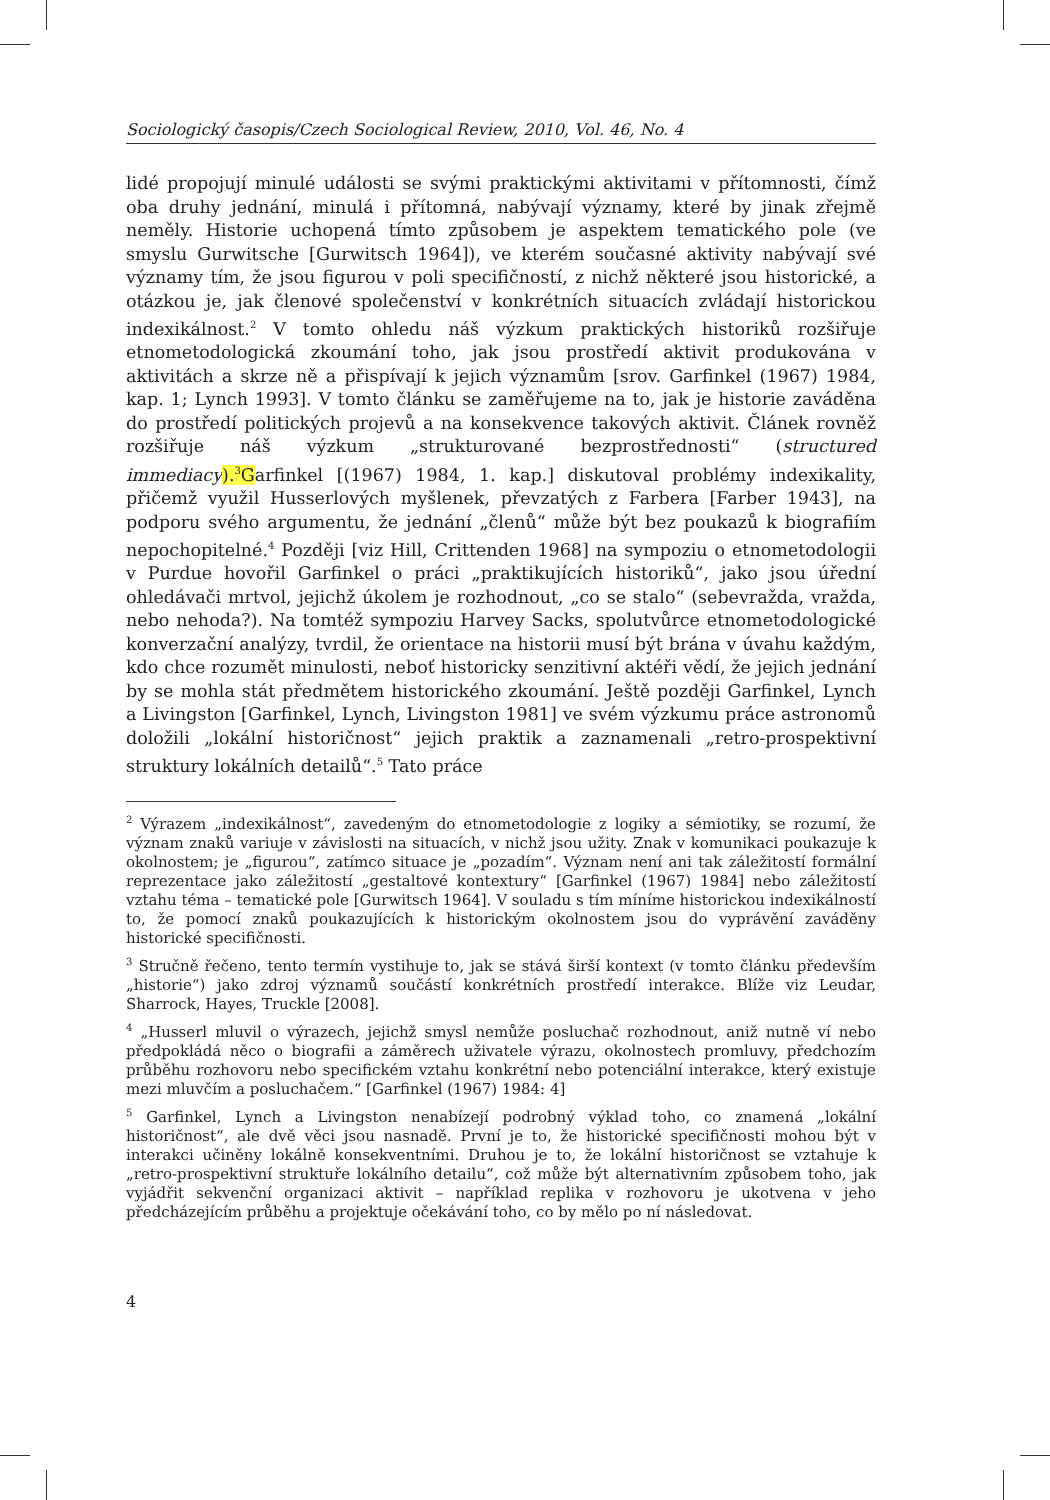Sociologický časopis/Czech Sociological Review, 2010, Vol. 46, No. 4
lidé propojují minulé události se svými praktickými aktivitami v přítomnosti, čímž oba druhy jednání, minulá i přítomná, nabývají významy, které by jinak zřejmě neměly. Historie uchopená tímto způsobem je aspektem tematického pole (ve smyslu Gurwitsche [Gurwitsch 1964]), ve kterém současné aktivity nabývají své významy tím, že jsou figurou v poli specifičností, z nichž některé jsou historické, a otázkou je, jak členové společenství v konkrétních situacích zvládají historickou indexikálnost.<sup>2</sup> V tomto ohledu náš výzkum praktických historiků rozšiřuje etnometodologická zkoumání toho, jak jsou prostředí aktivit produkována v aktivitách a skrze ně a přispívají k jejich významům [srov. Garfinkel (1967) 1984, kap. 1; Lynch 1993]. V tomto článku se zaměřujeme na to, jak je historie zaváděna do prostředí politických projevů a na konsekvence takových aktivit. Článek rovněž rozšiřuje náš výzkum „strukturované bezprostřednosti“ (structured immediacy).<sup>3</sup>Garfinkel [(1967) 1984, 1. kap.] diskutoval problémy indexikality, přičemž využil Husserlových myšlenek, převzatých z Farbera [Farber 1943], na podporu svého argumentu, že jednání „členů“ může být bez poukazů k biografiím nepochopitelné.<sup>4</sup> Později [viz Hill, Crittenden 1968] na sympoziu o etnometodologii v Purdue hovořil Garfinkel o práci „praktikujících historiků“, jako jsou úřední ohledávači mrtvol, jejichž úkolem je rozhodnout, „co se stalo“ (sebevražda, vražda, nebo nehoda?). Na tomtéž sympoziu Harvey Sacks, spolutvůrce etnometodologické konverzační analýzy, tvrdil, že orientace na historii musí být brána v úvahu každým, kdo chce rozumět minulosti, neboť historicky senzitivní aktéři vědí, že jejich jednání by se mohla stát předmětem historického zkoumání. Ještě později Garfinkel, Lynch a Livingston [Garfinkel, Lynch, Livingston 1981] ve svém výzkumu práce astronomů doložili „lokální historičnost“ jejich praktik a zaznamenali „retro-prospektivní struktury lokálních detailů“.<sup>5</sup> Tato práce
<sup>2</sup> Výrazem „indexikálnost“, zavedeným do etnometodologie z logiky a sémiotiky, se rozumí, že význam znaků variuje v závislosti na situacích, v nichž jsou užity. Znak v komunikaci poukazuje k okolnostem; je „figurou“, zatímco situace je „pozadím“. Význam není ani tak záležitostí formální reprezentace jako záležitostí „gestaltové kontextury“ [Garfinkel (1967) 1984] nebo záležitostí vztahu téma – tematické pole [Gurwitsch 1964]. V souladu s tím míníme historickou indexikálností to, že pomocí znaků poukazujících k historickým okolnostem jsou do vyprávění zaváděny historické specifičnosti.
<sup>3</sup> Stručně řečeno, tento termín vystihuje to, jak se stává širší kontext (v tomto článku především „historie“) jako zdroj významů součástí konkrétních prostředí interakce. Blíže viz Leudar, Sharrock, Hayes, Truckle [2008].
<sup>4</sup> „Husserl mluvil o výrazech, jejichž smysl nemůže posluchač rozhodnout, aniž nutně ví nebo předpokládá něco o biografii a záměrech uživatele výrazu, okolnostech promluvy, předchozím průběhu rozhovoru nebo specifickém vztahu konkrétní nebo potenciální interakce, který existuje mezi mluvčím a posluchačem.“ [Garfinkel (1967) 1984: 4]
<sup>5</sup> Garfinkel, Lynch a Livingston nenabízejí podrobný výklad toho, co znamená „lokální historičnost“, ale dvě věci jsou nasnadě. První je to, že historické specifičnosti mohou být v interakci učiněny lokálně konsekventními. Druhou je to, že lokální historičnost se vztahuje k „retro-prospektivní struktuře lokálního detailu“, což může být alternativním způsobem toho, jak vyjádřit sekvenční organizaci aktivit – například replika v rozhovoru je ukotvena v jeho předcházejícím průběhu a projektuje očekávání toho, co by mělo po ní následovat.
4